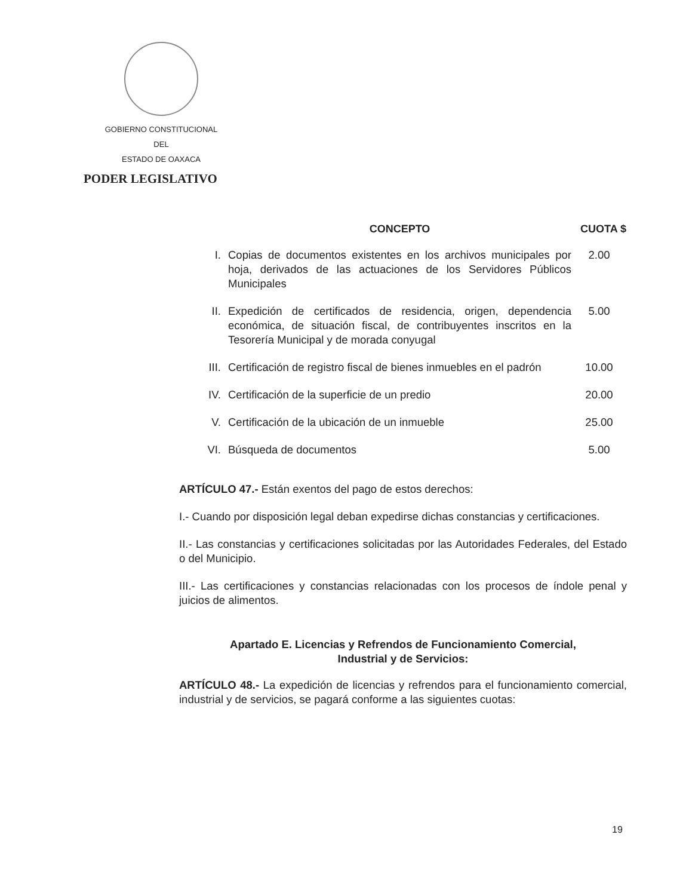GOBIERNO CONSTITUCIONAL
DEL
ESTADO DE OAXACA
PODER LEGISLATIVO
| | CONCEPTO | CUOTA $ |
| --- | --- | --- |
| I. | Copias de documentos existentes en los archivos municipales por hoja, derivados de las actuaciones de los Servidores Públicos Municipales | 2.00 |
| II. | Expedición de certificados de residencia, origen, dependencia económica, de situación fiscal, de contribuyentes inscritos en la Tesorería Municipal y de morada conyugal | 5.00 |
| III. | Certificación de registro fiscal de bienes inmuebles en el padrón | 10.00 |
| IV. | Certificación de la superficie de un predio | 20.00 |
| V. | Certificación de la ubicación de un inmueble | 25.00 |
| VI. | Búsqueda de documentos | 5.00 |
ARTÍCULO 47.- Están exentos del pago de estos derechos:
I.- Cuando por disposición legal deban expedirse dichas constancias y certificaciones.
II.- Las constancias y certificaciones solicitadas por las Autoridades Federales, del Estado o del Municipio.
III.- Las certificaciones y constancias relacionadas con los procesos de índole penal y juicios de alimentos.
Apartado E. Licencias y Refrendos de Funcionamiento Comercial,
Industrial y de Servicios:
ARTÍCULO 48.- La expedición de licencias y refrendos para el funcionamiento comercial, industrial y de servicios, se pagará conforme a las siguientes cuotas:
19